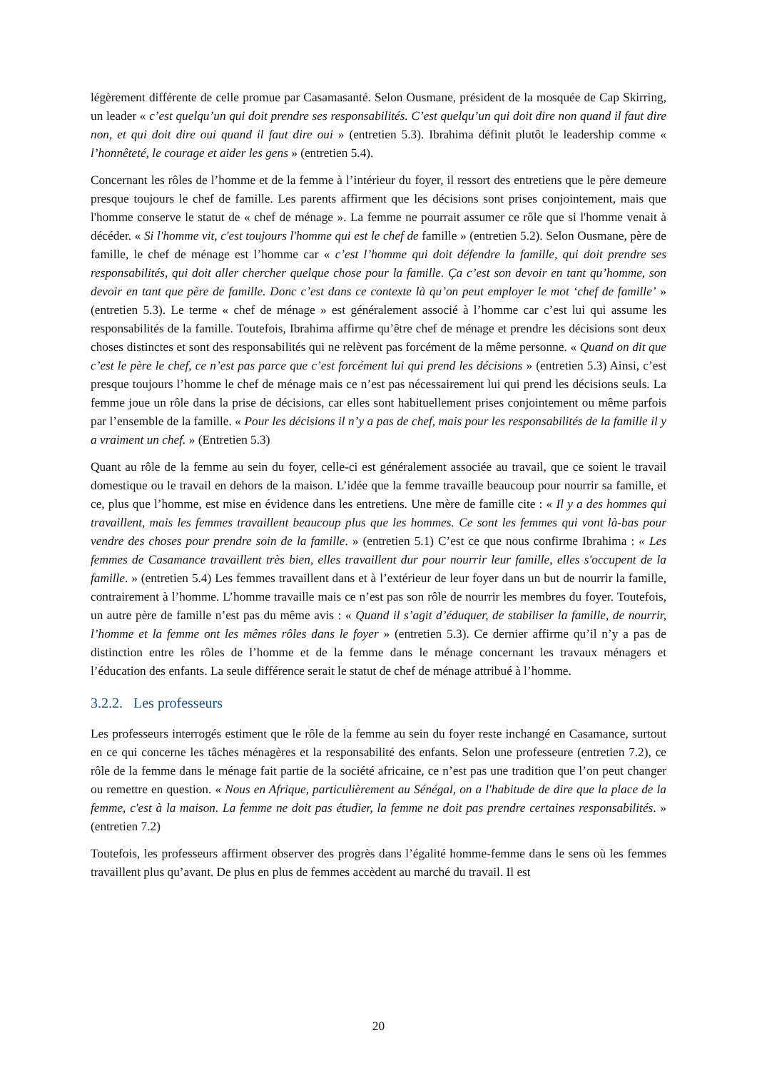légèrement différente de celle promue par Casamasanté. Selon Ousmane, président de la mosquée de Cap Skirring, un leader « c’est quelqu’un qui doit prendre ses responsabilités. C’est quelqu’un qui doit dire non quand il faut dire non, et qui doit dire oui quand il faut dire oui » (entretien 5.3). Ibrahima définit plutôt le leadership comme « l’honnêteté, le courage et aider les gens » (entretien 5.4).
Concernant les rôles de l’homme et de la femme à l’intérieur du foyer, il ressort des entretiens que le père demeure presque toujours le chef de famille. Les parents affirment que les décisions sont prises conjointement, mais que l'homme conserve le statut de « chef de ménage ». La femme ne pourrait assumer ce rôle que si l'homme venait à décéder. « Si l'homme vit, c'est toujours l'homme qui est le chef de famille » (entretien 5.2). Selon Ousmane, père de famille, le chef de ménage est l’homme car « c’est l’homme qui doit défendre la famille, qui doit prendre ses responsabilités, qui doit aller chercher quelque chose pour la famille. Ça c’est son devoir en tant qu’homme, son devoir en tant que père de famille. Donc c’est dans ce contexte là qu’on peut employer le mot ‘chef de famille’ » (entretien 5.3). Le terme « chef de ménage » est généralement associé à l’homme car c’est lui qui assume les responsabilités de la famille. Toutefois, Ibrahima affirme qu’être chef de ménage et prendre les décisions sont deux choses distinctes et sont des responsabilités qui ne relèvent pas forcément de la même personne. « Quand on dit que c’est le père le chef, ce n’est pas parce que c’est forcément lui qui prend les décisions » (entretien 5.3) Ainsi, c’est presque toujours l’homme le chef de ménage mais ce n’est pas nécessairement lui qui prend les décisions seuls. La femme joue un rôle dans la prise de décisions, car elles sont habituellement prises conjointement ou même parfois par l’ensemble de la famille. « Pour les décisions il n’y a pas de chef, mais pour les responsabilités de la famille il y a vraiment un chef. » (Entretien 5.3)
Quant au rôle de la femme au sein du foyer, celle-ci est généralement associée au travail, que ce soient le travail domestique ou le travail en dehors de la maison. L’idée que la femme travaille beaucoup pour nourrir sa famille, et ce, plus que l’homme, est mise en évidence dans les entretiens. Une mère de famille cite : « Il y a des hommes qui travaillent, mais les femmes travaillent beaucoup plus que les hommes. Ce sont les femmes qui vont là-bas pour vendre des choses pour prendre soin de la famille. » (entretien 5.1) C’est ce que nous confirme Ibrahima : « Les femmes de Casamance travaillent très bien, elles travaillent dur pour nourrir leur famille, elles s'occupent de la famille. » (entretien 5.4) Les femmes travaillent dans et à l’extérieur de leur foyer dans un but de nourrir la famille, contrairement à l’homme. L’homme travaille mais ce n’est pas son rôle de nourrir les membres du foyer. Toutefois, un autre père de famille n’est pas du même avis : « Quand il s’agit d’éduquer, de stabiliser la famille, de nourrir, l’homme et la femme ont les mêmes rôles dans le foyer » (entretien 5.3). Ce dernier affirme qu’il n’y a pas de distinction entre les rôles de l’homme et de la femme dans le ménage concernant les travaux ménagers et l’éducation des enfants. La seule différence serait le statut de chef de ménage attribué à l’homme.
3.2.2. Les professeurs
Les professeurs interrogés estiment que le rôle de la femme au sein du foyer reste inchangé en Casamance, surtout en ce qui concerne les tâches ménagères et la responsabilité des enfants. Selon une professeure (entretien 7.2), ce rôle de la femme dans le ménage fait partie de la société africaine, ce n’est pas une tradition que l’on peut changer ou remettre en question. « Nous en Afrique, particulièrement au Sénégal, on a l'habitude de dire que la place de la femme, c'est à la maison. La femme ne doit pas étudier, la femme ne doit pas prendre certaines responsabilités. » (entretien 7.2)
Toutefois, les professeurs affirment observer des progrès dans l’égalité homme-femme dans le sens où les femmes travaillent plus qu’avant. De plus en plus de femmes accèdent au marché du travail. Il est
20